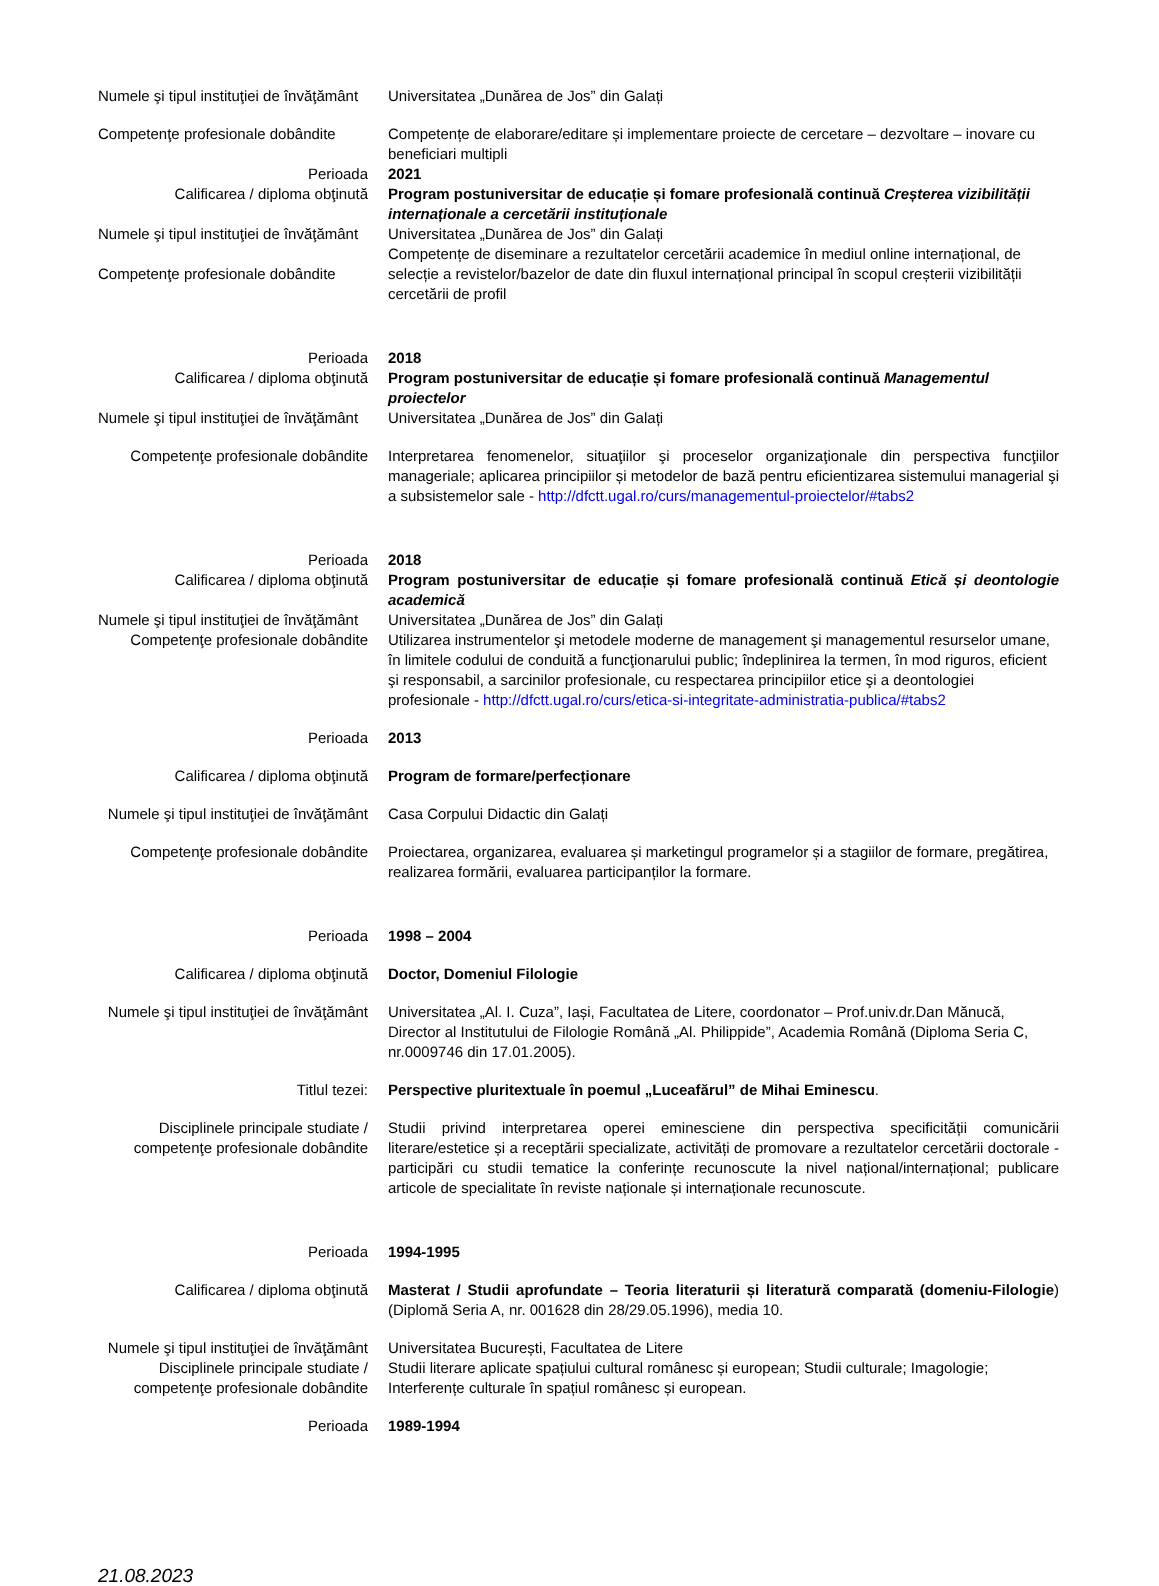Numele şi tipul instituţiei de învăţământ
Universitatea „Dunărea de Jos” din Galați
Competenţe profesionale dobândite
Competențe de elaborare/editare și implementare proiecte de cercetare – dezvoltare – inovare cu beneficiari multipli
Perioada 2021
Calificarea / diploma obţinută Program postuniversitar de educație și fomare profesională continuă Creșterea vizibilității internaționale a cercetării instituționale
Numele şi tipul instituţiei de învăţământ
Universitatea „Dunărea de Jos” din Galați
Competenţe profesionale dobândite
Competențe de diseminare a rezultatelor cercetării academice în mediul online internațional, de selecție a revistelor/bazelor de date din fluxul internațional principal în scopul creșterii vizibilității cercetării de profil
Perioada 2018
Calificarea / diploma obţinută Program postuniversitar de educație și fomare profesională continuă Managementul proiectelor
Numele şi tipul instituţiei de învăţământ
Universitatea „Dunărea de Jos” din Galați
Competenţe profesionale dobândite
Interpretarea fenomenelor, situaţiilor şi proceselor organizaţionale din perspectiva funcţiilor manageriale; aplicarea principiilor și metodelor de bază pentru eficientizarea sistemului managerial şi a subsistemelor sale - http://dfctt.ugal.ro/curs/managementul-proiectelor/#tabs2
Perioada 2018
Calificarea / diploma obţinută Program postuniversitar de educație și fomare profesională continuă Etică și deontologie academică
Numele şi tipul instituţiei de învăţământ
Universitatea „Dunărea de Jos” din Galați
Competenţe profesionale dobândite
Utilizarea instrumentelor şi metodele moderne de management şi managementul resurselor umane, în limitele codului de conduită a funcţionarului public; îndeplinirea la termen, în mod riguros, eficient şi responsabil, a sarcinilor profesionale, cu respectarea principiilor etice şi a deontologiei profesionale - http://dfctt.ugal.ro/curs/etica-si-integritate-administratia-publica/#tabs2
Perioada 2013
Calificarea / diploma obţinută Program de formare/perfecționare
Numele şi tipul instituţiei de învăţământ
Casa Corpului Didactic din Galați
Competenţe profesionale dobândite
Proiectarea, organizarea, evaluarea și marketingul programelor și a stagiilor de formare, pregătirea, realizarea formării, evaluarea participanților la formare.
Perioada 1998 – 2004
Calificarea / diploma obţinută Doctor, Domeniul Filologie
Numele şi tipul instituţiei de învăţământ
Universitatea „Al. I. Cuza”, Iași, Facultatea de Litere, coordonator – Prof.univ.dr.Dan Mănucă, Director al Institutului de Filologie Română „Al. Philippide”, Academia Română (Diploma Seria C, nr.0009746 din 17.01.2005).
Titlul tezei: Perspective pluritextuale în poemul „Luceafărul” de Mihai Eminescu.
Disciplinele principale studiate / competenţe profesionale dobândite
Studii privind interpretarea operei eminesciene din perspectiva specificității comunicării literare/estetice și a receptării specializate, activități de promovare a rezultatelor cercetării doctorale - participări cu studii tematice la conferințe recunoscute la nivel național/internațional; publicare articole de specialitate în reviste naționale și internaționale recunoscute.
Perioada 1994-1995
Calificarea / diploma obţinută Masterat / Studii aprofundate – Teoria literaturii și literatură comparată (domeniu-Filologie) (Diplomă Seria A, nr. 001628 din 28/29.05.1996), media 10.
Numele şi tipul instituţiei de învăţământ
Universitatea București, Facultatea de Litere
Disciplinele principale studiate / competenţe profesionale dobândite
Studii literare aplicate spațiului cultural românesc și european; Studii culturale; Imagologie; Interferențe culturale în spațiul românesc și european.
Perioada 1989-1994
21.08.2023